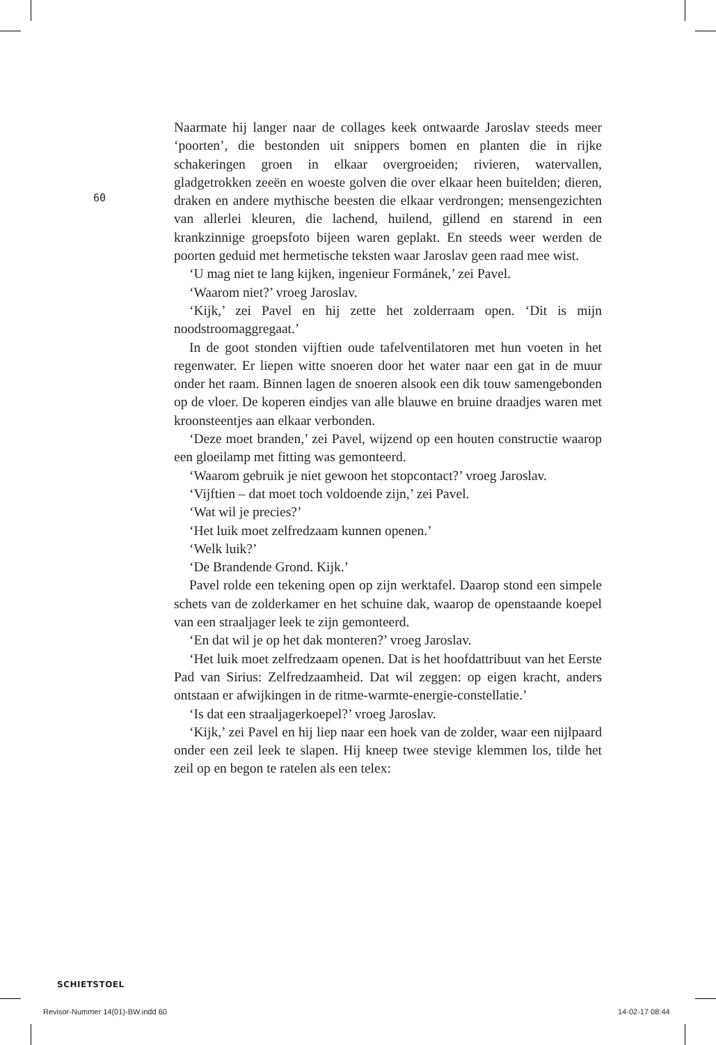60
Naarmate hij langer naar de collages keek ontwaarde Jaroslav steeds meer ‘poorten’, die bestonden uit snippers bomen en planten die in rijke schakeringen groen in elkaar overgroeiden; rivieren, watervallen, gladgetrokken zeeën en woeste golven die over elkaar heen buitelden; dieren, draken en andere mythische beesten die elkaar verdrongen; mensengezichten van allerlei kleuren, die lachend, huilend, gillend en starend in een krankzinnige groepsfoto bijeen waren geplakt. En steeds weer werden de poorten geduid met hermetische teksten waar Jaroslav geen raad mee wist.
‘U mag niet te lang kijken, ingenieur Formánek,’ zei Pavel.
‘Waarom niet?’ vroeg Jaroslav.
‘Kijk,’ zei Pavel en hij zette het zolderraam open. ‘Dit is mijn noodstroomaggregaat.’
In de goot stonden vijftien oude tafelventilatoren met hun voeten in het regenwater. Er liepen witte snoeren door het water naar een gat in de muur onder het raam. Binnen lagen de snoeren alsook een dik touw samengebonden op de vloer. De koperen eindjes van alle blauwe en bruine draadjes waren met kroonsteentjes aan elkaar verbonden.
‘Deze moet branden,’ zei Pavel, wijzend op een houten constructie waarop een gloeilamp met fitting was gemonteerd.
‘Waarom gebruik je niet gewoon het stopcontact?’ vroeg Jaroslav.
‘Vijftien – dat moet toch voldoende zijn,’ zei Pavel.
‘Wat wil je precies?’
‘Het luik moet zelfredzaam kunnen openen.’
‘Welk luik?’
‘De Brandende Grond. Kijk.’
Pavel rolde een tekening open op zijn werktafel. Daarop stond een simpele schets van de zolderkamer en het schuine dak, waarop de openstaande koepel van een straaljager leek te zijn gemonteerd.
‘En dat wil je op het dak monteren?’ vroeg Jaroslav.
‘Het luik moet zelfredzaam openen. Dat is het hoofdattribuut van het Eerste Pad van Sirius: Zelfredzaamheid. Dat wil zeggen: op eigen kracht, anders ontstaan er afwijkingen in de ritme-warmte-energie-constellatie.’
‘Is dat een straaljagerkoepel?’ vroeg Jaroslav.
‘Kijk,’ zei Pavel en hij liep naar een hoek van de zolder, waar een nijlpaard onder een zeil leek te slapen. Hij kneep twee stevige klemmen los, tilde het zeil op en begon te ratelen als een telex:
SCHIETSTOEL
Revisor-Nummer 14(01)-BW.indd 60
14-02-17 08:44